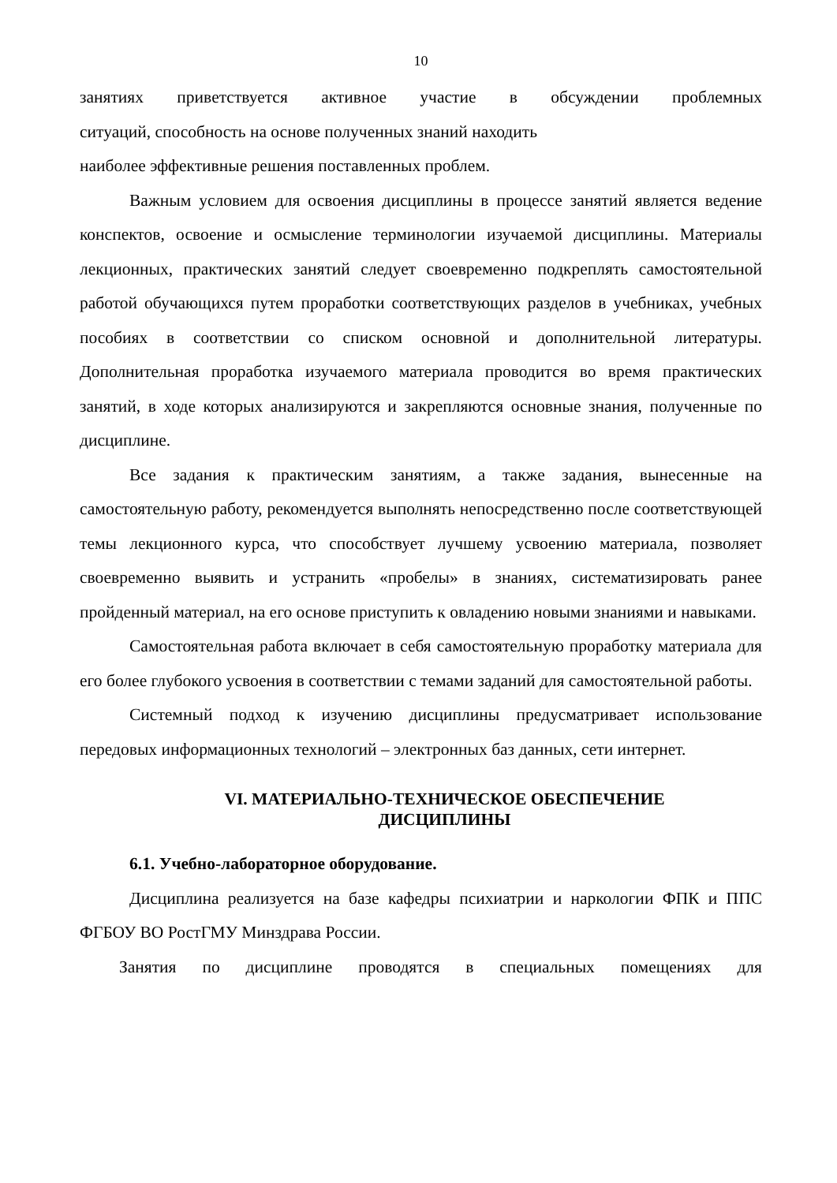10
занятиях приветствуется активное участие в обсуждении проблемных
ситуаций, способность на основе полученных знаний находить
наиболее эффективные решения поставленных проблем.
Важным условием для освоения дисциплины в процессе занятий является ведение конспектов, освоение и осмысление терминологии изучаемой дисциплины. Материалы лекционных, практических занятий следует своевременно подкреплять самостоятельной работой обучающихся путем проработки соответствующих разделов в учебниках, учебных пособиях в соответствии со списком основной и дополнительной литературы. Дополнительная проработка изучаемого материала проводится во время практических занятий, в ходе которых анализируются и закрепляются основные знания, полученные по дисциплине.
Все задания к практическим занятиям, а также задания, вынесенные на самостоятельную работу, рекомендуется выполнять непосредственно после соответствующей темы лекционного курса, что способствует лучшему усвоению материала, позволяет своевременно выявить и устранить «пробелы» в знаниях, систематизировать ранее пройденный материал, на его основе приступить к овладению новыми знаниями и навыками.
Самостоятельная работа включает в себя самостоятельную проработку материала для его более глубокого усвоения в соответствии с темами заданий для самостоятельной работы.
Системный подход к изучению дисциплины предусматривает использование передовых информационных технологий – электронных баз данных, сети интернет.
VI. МАТЕРИАЛЬНО-ТЕХНИЧЕСКОЕ ОБЕСПЕЧЕНИЕ
ДИСЦИПЛИНЫ
6.1. Учебно-лабораторное оборудование.
Дисциплина реализуется на базе кафедры психиатрии и наркологии ФПК и ППС ФГБОУ ВО РостГМУ Минздрава России.
Занятия по дисциплине проводятся в специальных помещениях для